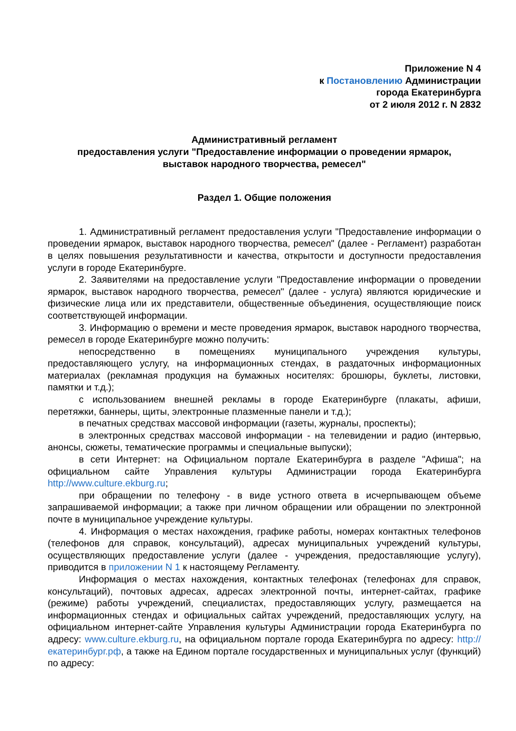Приложение N 4
к Постановлению Администрации
города Екатеринбурга
от 2 июля 2012 г. N 2832
Административный регламент
предоставления услуги "Предоставление информации о проведении ярмарок,
выставок народного творчества, ремесел"
Раздел 1. Общие положения
1. Административный регламент предоставления услуги "Предоставление информации о проведении ярмарок, выставок народного творчества, ремесел" (далее - Регламент) разработан в целях повышения результативности и качества, открытости и доступности предоставления услуги в городе Екатеринбурге.
2. Заявителями на предоставление услуги "Предоставление информации о проведении ярмарок, выставок народного творчества, ремесел" (далее - услуга) являются юридические и физические лица или их представители, общественные объединения, осуществляющие поиск соответствующей информации.
3. Информацию о времени и месте проведения ярмарок, выставок народного творчества, ремесел в городе Екатеринбурге можно получить:
непосредственно в помещениях муниципального учреждения культуры, предоставляющего услугу, на информационных стендах, в раздаточных информационных материалах (рекламная продукция на бумажных носителях: брошюры, буклеты, листовки, памятки и т.д.);
с использованием внешней рекламы в городе Екатеринбурге (плакаты, афиши, перетяжки, баннеры, щиты, электронные плазменные панели и т.д.);
в печатных средствах массовой информации (газеты, журналы, проспекты);
в электронных средствах массовой информации - на телевидении и радио (интервью, анонсы, сюжеты, тематические программы и специальные выпуски);
в сети Интернет: на Официальном портале Екатеринбурга в разделе "Афиша"; на официальном сайте Управления культуры Администрации города Екатеринбурга http://www.culture.ekburg.ru;
при обращении по телефону - в виде устного ответа в исчерпывающем объеме запрашиваемой информации; а также при личном обращении или обращении по электронной почте в муниципальное учреждение культуры.
4. Информация о местах нахождения, графике работы, номерах контактных телефонов (телефонов для справок, консультаций), адресах муниципальных учреждений культуры, осуществляющих предоставление услуги (далее - учреждения, предоставляющие услугу), приводится в приложении N 1 к настоящему Регламенту.
Информация о местах нахождения, контактных телефонах (телефонах для справок, консультаций), почтовых адресах, адресах электронной почты, интернет-сайтах, графике (режиме) работы учреждений, специалистах, предоставляющих услугу, размещается на информационных стендах и официальных сайтах учреждений, предоставляющих услугу, на официальном интернет-сайте Управления культуры Администрации города Екатеринбурга по адресу: www.culture.ekburg.ru, на официальном портале города Екатеринбурга по адресу: http://екатеринбург.рф, а также на Едином портале государственных и муниципальных услуг (функций) по адресу: